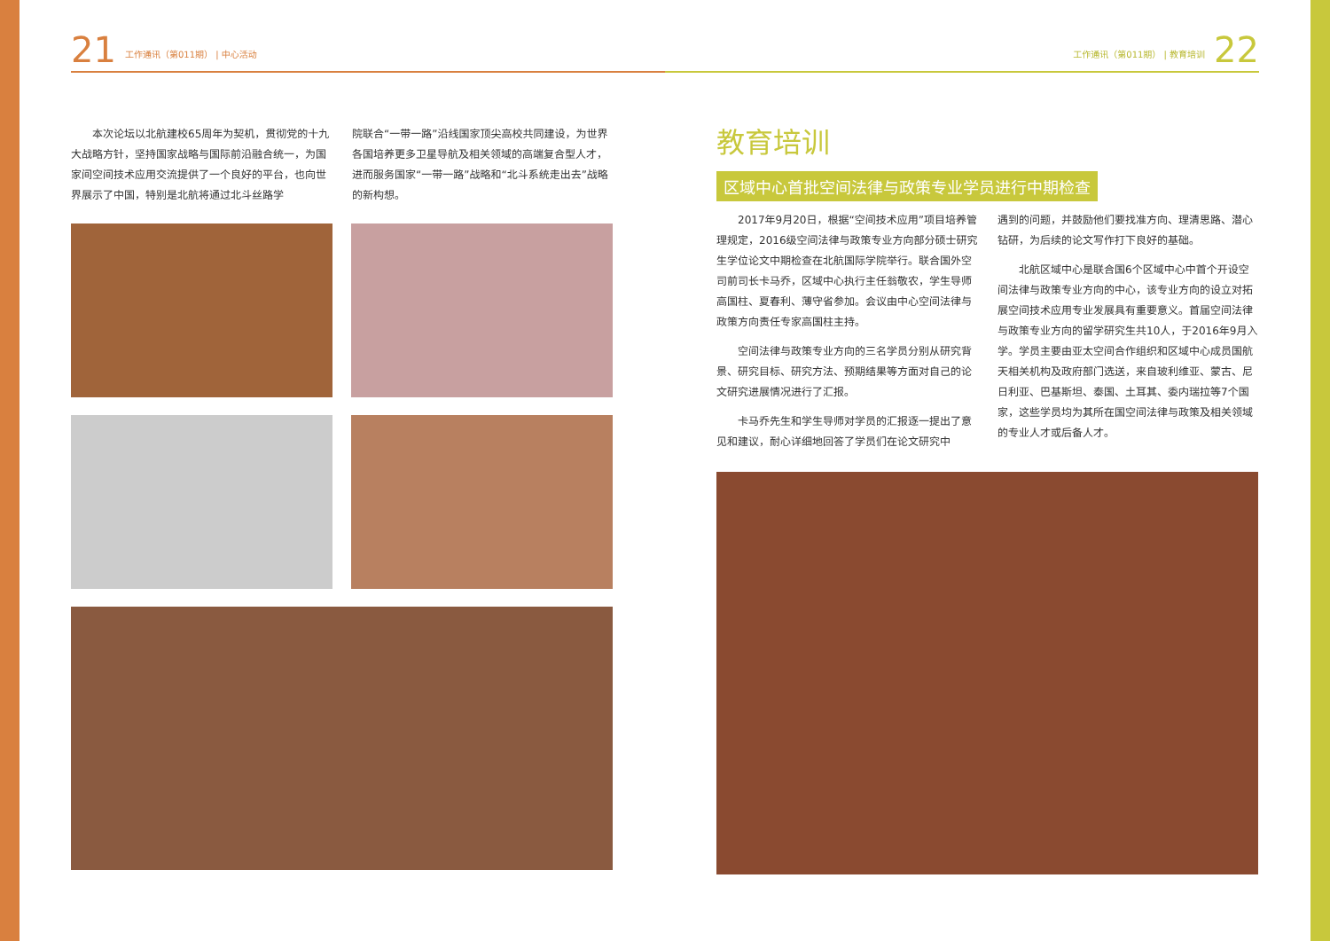21 工作通讯（第011期） | 中心活动
工作通讯（第011期） | 教育培训 22
  本次论坛以北航建校65周年为契机，贯彻党的十九大战略方针，坚持国家战略与国际前沿融合统一，为国家间空间技术应用交流提供了一个良好的平台，也向世界展示了中国，特别是北航将通过北斗丝路学
院联合“一带一路”沿线国家顶尖高校共同建设，为世界各国培养更多卫星导航及相关领域的高端复合型人才，进而服务国家“一带一路”战略和“北斗系统走出去”战略的新构想。
教育培训
区域中心首批空间法律与政策专业学员进行中期检查
2017年9月20日，根据“空间技术应用”项目培养管理规定，2016级空间法律与政策专业方向部分硕士研究生学位论文中期检查在北航国际学院举行。联合国外空司前司长卡马乔，区域中心执行主任翁敬农，学生导师高国柱、夏春利、薄守省参加。会议由中心空间法律与政策方向责任专家高国柱主持。
空间法律与政策专业方向的三名学员分别从研究背景、研究目标、研究方法、预期结果等方面对自己的论文研究进展情况进行了汇报。
卡马乔先生和学生导师对学员的汇报逐一提出了意见和建议，耐心详细地回答了学员们在论文研究中
遇到的问题，并鼓励他们要找准方向、理清思路、潜心钻研，为后续的论文写作打下良好的基础。
北航区域中心是联合国6个区域中心中首个开设空间法律与政策专业方向的中心，该专业方向的设立对拓展空间技术应用专业发展具有重要意义。首届空间法律与政策专业方向的留学研究生共10人，于2016年9月入学。学员主要由亚太空间合作组织和区域中心成员国航天相关机构及政府部门选送，来自玻利维亚、蒙古、尼日利亚、巴基斯坦、泰国、土耳其、委内瑞拉等7个国家，这些学员均为其所在国空间法律与政策及相关领域的专业人才或后备人才。